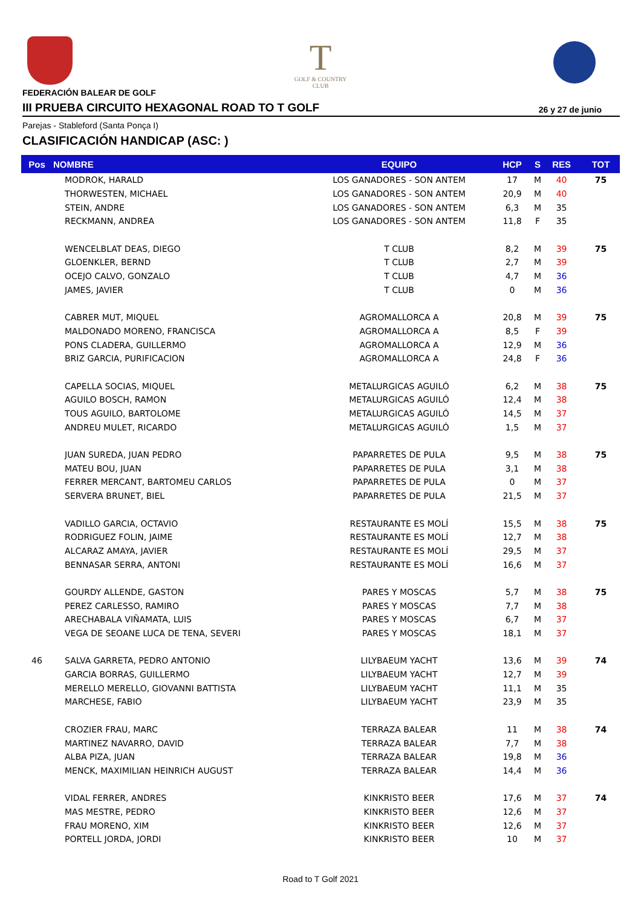T
GOLF & COUNTRY
CLUB
FEDERACIÓN BALEAR DE GOLF
III PRUEBA CIRCUITO HEXAGONAL ROAD TO T GOLF
26 y 27 de junio
Parejas - Stableford (Santa Ponça I)
CLASIFICACIÓN HANDICAP (ASC: )
| Pos | NOMBRE | EQUIPO | HCP | S | RES | TOT |
| --- | --- | --- | --- | --- | --- | --- |
| | MODROK, HARALD | LOS GANADORES - SON ANTEM | 17 | M | 40 | 75 |
| | THORWESTEN, MICHAEL | LOS GANADORES - SON ANTEM | 20,9 | M | 40 | |
| | STEIN, ANDRE | LOS GANADORES - SON ANTEM | 6,3 | M | 35 | |
| | RECKMANN, ANDREA | LOS GANADORES - SON ANTEM | 11,8 | F | 35 | |
| | WENCELBLAT DEAS, DIEGO | T CLUB | 8,2 | M | 39 | 75 |
| | GLOENKLER, BERND | T CLUB | 2,7 | M | 39 | |
| | OCEJO CALVO, GONZALO | T CLUB | 4,7 | M | 36 | |
| | JAMES, JAVIER | T CLUB | 0 | M | 36 | |
| | CABRER MUT, MIQUEL | AGROMALLORCA A | 20,8 | M | 39 | 75 |
| | MALDONADO MORENO, FRANCISCA | AGROMALLORCA A | 8,5 | F | 39 | |
| | PONS CLADERA, GUILLERMO | AGROMALLORCA A | 12,9 | M | 36 | |
| | BRIZ GARCIA, PURIFICACION | AGROMALLORCA A | 24,8 | F | 36 | |
| | CAPELLA SOCIAS, MIQUEL | METALURGICAS AGUILÓ | 6,2 | M | 38 | 75 |
| | AGUILO BOSCH, RAMON | METALURGICAS AGUILÓ | 12,4 | M | 38 | |
| | TOUS AGUILO, BARTOLOME | METALURGICAS AGUILÓ | 14,5 | M | 37 | |
| | ANDREU MULET, RICARDO | METALURGICAS AGUILÓ | 1,5 | M | 37 | |
| | JUAN SUREDA, JUAN PEDRO | PAPARRETES DE PULA | 9,5 | M | 38 | 75 |
| | MATEU BOU, JUAN | PAPARRETES DE PULA | 3,1 | M | 38 | |
| | FERRER MERCANT, BARTOMEU CARLOS | PAPARRETES DE PULA | 0 | M | 37 | |
| | SERVERA BRUNET, BIEL | PAPARRETES DE PULA | 21,5 | M | 37 | |
| | VADILLO GARCIA, OCTAVIO | RESTAURANTE ES MOLÍ | 15,5 | M | 38 | 75 |
| | RODRIGUEZ FOLIN, JAIME | RESTAURANTE ES MOLÍ | 12,7 | M | 38 | |
| | ALCARAZ AMAYA, JAVIER | RESTAURANTE ES MOLÍ | 29,5 | M | 37 | |
| | BENNASAR SERRA, ANTONI | RESTAURANTE ES MOLÍ | 16,6 | M | 37 | |
| | GOURDY ALLENDE, GASTON | PARES Y MOSCAS | 5,7 | M | 38 | 75 |
| | PEREZ CARLESSO, RAMIRO | PARES Y MOSCAS | 7,7 | M | 38 | |
| | ARECHABALA VIÑAMATA, LUIS | PARES Y MOSCAS | 6,7 | M | 37 | |
| | VEGA DE SEOANE LUCA DE TENA, SEVERI | PARES Y MOSCAS | 18,1 | M | 37 | |
| 46 | SALVA GARRETA, PEDRO ANTONIO | LILYBAEUM YACHT | 13,6 | M | 39 | 74 |
| | GARCIA BORRAS, GUILLERMO | LILYBAEUM YACHT | 12,7 | M | 39 | |
| | MERELLO MERELLO, GIOVANNI BATTISTA | LILYBAEUM YACHT | 11,1 | M | 35 | |
| | MARCHESE, FABIO | LILYBAEUM YACHT | 23,9 | M | 35 | |
| | CROZIER FRAU, MARC | TERRAZA BALEAR | 11 | M | 38 | 74 |
| | MARTINEZ NAVARRO, DAVID | TERRAZA BALEAR | 7,7 | M | 38 | |
| | ALBA PIZA, JUAN | TERRAZA BALEAR | 19,8 | M | 36 | |
| | MENCK, MAXIMILIAN HEINRICH AUGUST | TERRAZA BALEAR | 14,4 | M | 36 | |
| | VIDAL FERRER, ANDRES | KINKRISTO BEER | 17,6 | M | 37 | 74 |
| | MAS MESTRE, PEDRO | KINKRISTO BEER | 12,6 | M | 37 | |
| | FRAU MORENO, XIM | KINKRISTO BEER | 12,6 | M | 37 | |
| | PORTELL JORDA, JORDI | KINKRISTO BEER | 10 | M | 37 | |
Road to T Golf 2021